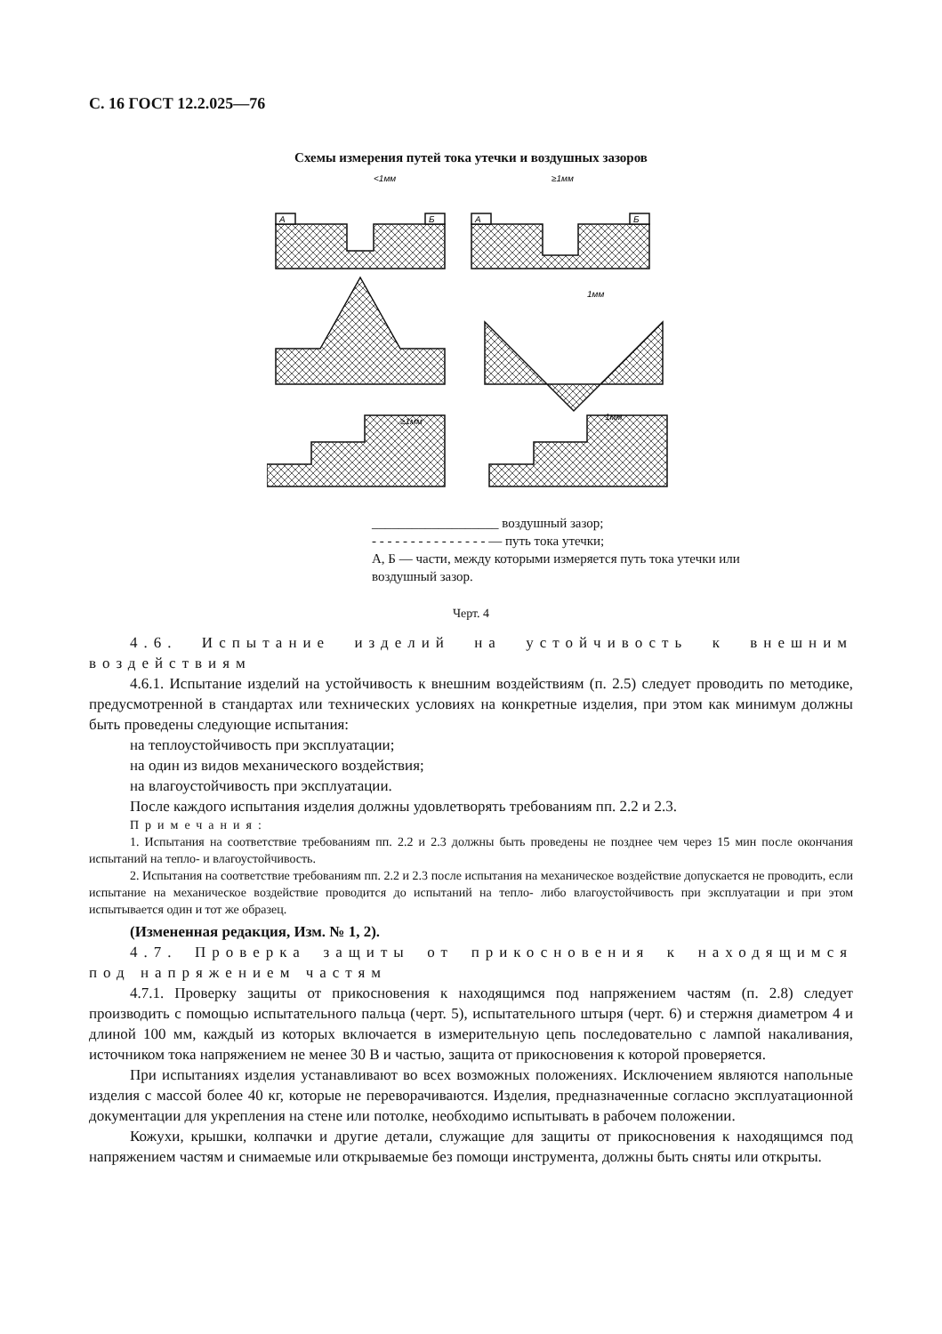С. 16 ГОСТ 12.2.025—76
Схемы измерения путей тока утечки и воздушных зазоров
А
Б
А
Б
<1мм
≥1мм
1мм
≥1мм
1мм
___________________ воздушный зазор;
- - - - - - - - - - - - - - - — путь тока утечки;
А, Б — части, между которыми измеряется путь тока утечки или воздушный зазор.
Черт. 4
4.6. Испытание изделий на устойчивость к внешним воздействиям
4.6.1. Испытание изделий на устойчивость к внешним воздействиям (п. 2.5) следует проводить по методике, предусмотренной в стандартах или технических условиях на конкретные изделия, при этом как минимум должны быть проведены следующие испытания:
на теплоустойчивость при эксплуатации;
на один из видов механического воздействия;
на влагоустойчивость при эксплуатации.
После каждого испытания изделия должны удовлетворять требованиям пп. 2.2 и 2.3.
Примечания:
1. Испытания на соответствие требованиям пп. 2.2 и 2.3 должны быть проведены не позднее чем через 15 мин после окончания испытаний на тепло- и влагоустойчивость.
2. Испытания на соответствие требованиям пп. 2.2 и 2.3 после испытания на механическое воздействие допускается не проводить, если испытание на механическое воздействие проводится до испытаний на тепло- либо влагоустойчивость при эксплуатации и при этом испытывается один и тот же образец.
(Измененная редакция, Изм. № 1, 2).
4.7. Проверка защиты от прикосновения к находящимся под напряжением частям
4.7.1. Проверку защиты от прикосновения к находящимся под напряжением частям (п. 2.8) следует производить с помощью испытательного пальца (черт. 5), испытательного штыря (черт. 6) и стержня диаметром 4 и длиной 100 мм, каждый из которых включается в измерительную цепь последовательно с лампой накаливания, источником тока напряжением не менее 30 В и частью, защита от прикосновения к которой проверяется.
При испытаниях изделия устанавливают во всех возможных положениях. Исключением являются напольные изделия с массой более 40 кг, которые не переворачиваются. Изделия, предназначенные согласно эксплуатационной документации для укрепления на стене или потолке, необходимо испытывать в рабочем положении.
Кожухи, крышки, колпачки и другие детали, служащие для защиты от прикосновения к находящимся под напряжением частям и снимаемые или открываемые без помощи инструмента, должны быть сняты или открыты.